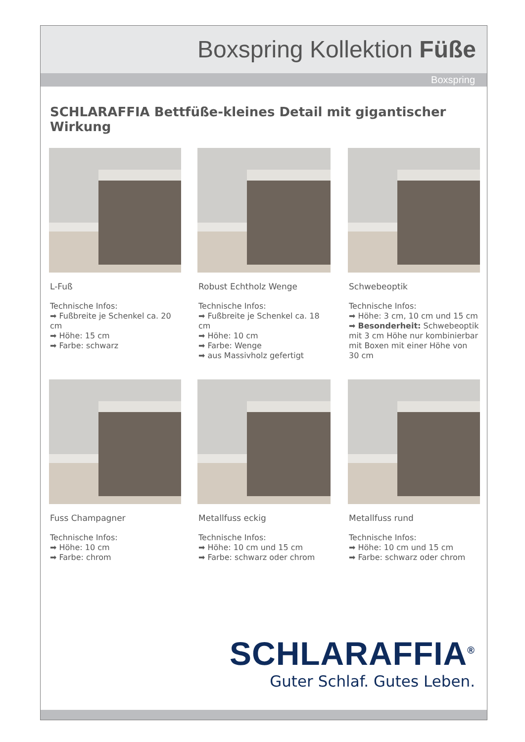Boxspring Kollektion Füße
Boxspring
SCHLARAFFIA Bettfüße-kleines Detail mit gigantischer Wirkung
L-Fuß
Technische Infos:
➡ Fußbreite je Schenkel ca. 20 cm
➡ Höhe: 15 cm
➡ Farbe: schwarz
Robust Echtholz Wenge
Technische Infos:
➡ Fußbreite je Schenkel ca. 18 cm
➡ Höhe: 10 cm
➡ Farbe: Wenge
➡ aus Massivholz gefertigt
Schwebeoptik
Technische Infos:
➡ Höhe: 3 cm, 10 cm und 15 cm
➡ Besonderheit: Schwebeoptik mit 3 cm Höhe nur kombinierbar mit Boxen mit einer Höhe von 30 cm
Fuss Champagner
Technische Infos:
➡ Höhe: 10 cm
➡ Farbe: chrom
Metallfuss eckig
Technische Infos:
➡ Höhe: 10 cm und 15 cm
➡ Farbe: schwarz oder chrom
Metallfuss rund
Technische Infos:
➡ Höhe: 10 cm und 15 cm
➡ Farbe: schwarz oder chrom
SCHLARAFFIA<sup>®</sup>
Guter Schlaf. Gutes Leben.